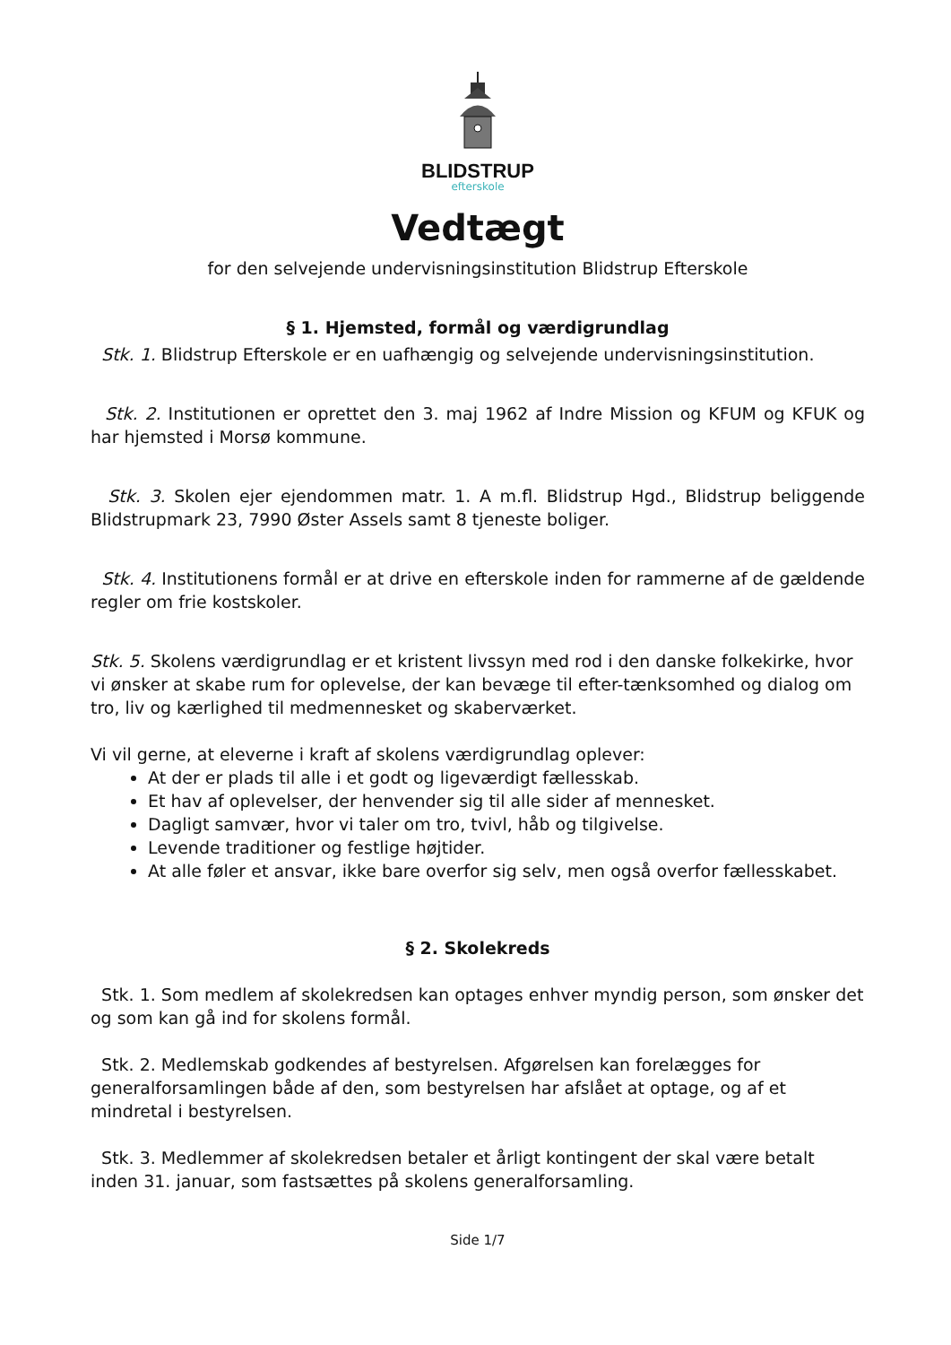BLIDSTRUP
efterskole
Vedtægt
for den selvejende undervisningsinstitution Blidstrup Efterskole
§ 1. Hjemsted, formål og værdigrundlag
Stk. 1. Blidstrup Efterskole er en uafhængig og selvejende undervisningsinstitution.
Stk. 2. Institutionen er oprettet den 3. maj 1962 af Indre Mission og KFUM og KFUK og har hjemsted i Morsø kommune.
Stk. 3. Skolen ejer ejendommen matr. 1. A m.fl. Blidstrup Hgd., Blidstrup beliggende Blidstrupmark 23, 7990 Øster Assels samt 8 tjeneste boliger.
Stk. 4. Institutionens formål er at drive en efterskole inden for rammerne af de gældende regler om frie kostskoler.
Stk. 5. Skolens værdigrundlag er et kristent livssyn med rod i den danske folkekirke, hvor vi ønsker at skabe rum for oplevelse, der kan bevæge til efter-tænksomhed og dialog om tro, liv og kærlighed til medmennesket og skaberværket.
Vi vil gerne, at eleverne i kraft af skolens værdigrundlag oplever:
At der er plads til alle i et godt og ligeværdigt fællesskab.
Et hav af oplevelser, der henvender sig til alle sider af mennesket.
Dagligt samvær, hvor vi taler om tro, tvivl, håb og tilgivelse.
Levende traditioner og festlige højtider.
At alle føler et ansvar, ikke bare overfor sig selv, men også overfor fællesskabet.
§ 2. Skolekreds
Stk. 1. Som medlem af skolekredsen kan optages enhver myndig person, som ønsker det og som kan gå ind for skolens formål.
Stk. 2. Medlemskab godkendes af bestyrelsen. Afgørelsen kan forelægges for generalforsamlingen både af den, som bestyrelsen har afslået at optage, og af et mindretal i bestyrelsen.
Stk. 3. Medlemmer af skolekredsen betaler et årligt kontingent der skal være betalt inden 31. januar, som fastsættes på skolens generalforsamling.
Side 1/7